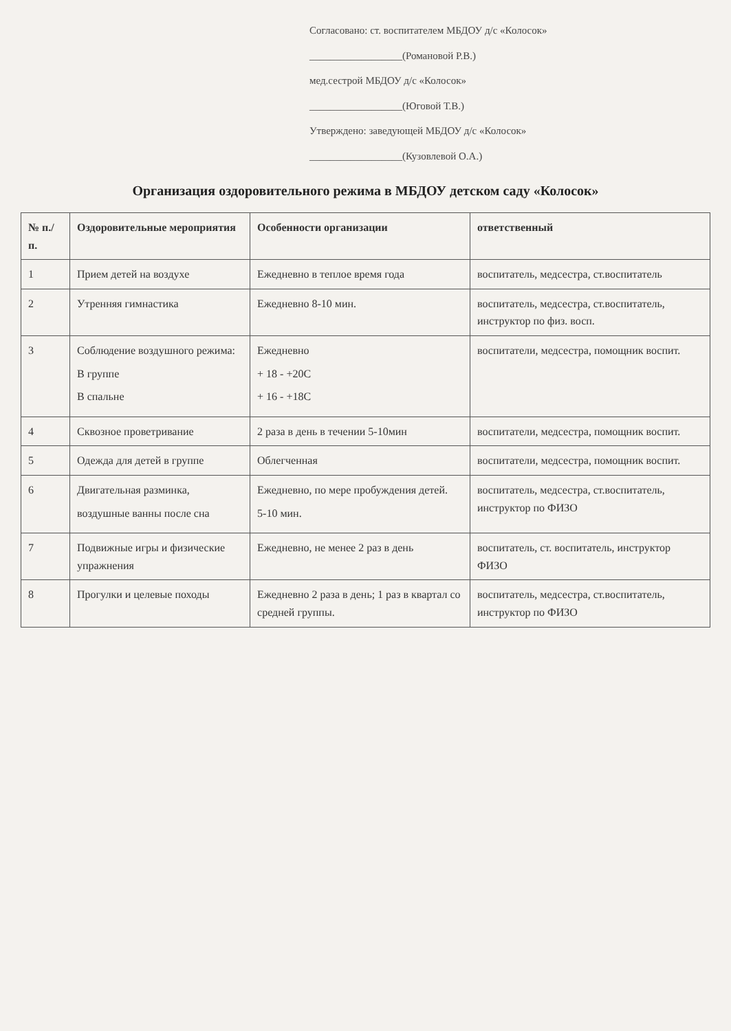Согласовано: ст. воспитателем МБДОУ д/с «Колосок»
__________________(Романовой Р.В.)
мед.сестрой МБДОУ д/с «Колосок»
__________________(Юговой Т.В.)
Утверждено: заведующей МБДОУ д/с «Колосок»
__________________(Кузовлевой О.А.)
Организация оздоровительного режима в МБДОУ детском саду «Колосок»
| № п./п. | Оздоровительные мероприятия | Особенности организации | ответственный |
| --- | --- | --- | --- |
| 1 | Прием детей на воздухе | Ежедневно в теплое время года | воспитатель, медсестра, ст.воспитатель |
| 2 | Утренняя гимнастика | Ежедневно 8-10 мин. | воспитатель, медсестра, ст.воспитатель, инструктор по физ. восп. |
| 3 | Соблюдение воздушного режима: В группе В спальне | Ежедневно + 18 - +20С + 16 - +18С | воспитатели, медсестра, помощник воспит. |
| 4 | Сквозное проветривание | 2 раза в день в течении 5-10мин | воспитатели, медсестра, помощник воспит. |
| 5 | Одежда для детей в группе | Облегченная | воспитатели, медсестра, помощник воспит. |
| 6 | Двигательная разминка, воздушные ванны после сна | Ежедневно, по мере пробуждения детей. 5-10 мин. | воспитатель, медсестра, ст.воспитатель, инструктор по ФИЗО |
| 7 | Подвижные игры и физические упражнения | Ежедневно, не менее 2 раз в день | воспитатель, ст. воспитатель, инструктор ФИЗО |
| 8 | Прогулки и целевые походы | Ежедневно 2 раза в день; 1 раз в квартал со средней группы. | воспитатель, медсестра, ст.воспитатель, инструктор по ФИЗО |